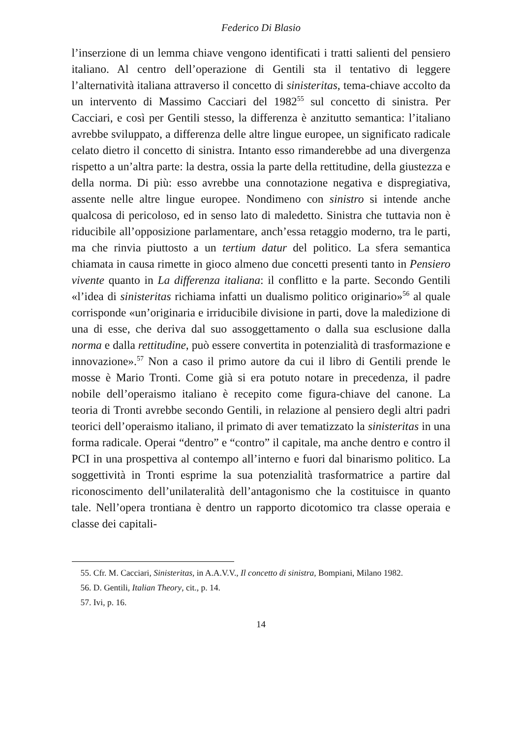Federico Di Blasio
l’inserzione di un lemma chiave vengono identificati i tratti salienti del pensiero italiano. Al centro dell’operazione di Gentili sta il tentativo di leggere l’alternatività italiana attraverso il concetto di sinisteritas, tema-chiave accolto da un intervento di Massimo Cacciari del 1982<sup>55</sup> sul concetto di sinistra. Per Cacciari, e così per Gentili stesso, la differenza è anzitutto semantica: l’italiano avrebbe sviluppato, a differenza delle altre lingue europee, un significato radicale celato dietro il concetto di sinistra. Intanto esso rimanderebbe ad una divergenza rispetto a un’altra parte: la destra, ossia la parte della rettitudine, della giustezza e della norma. Di più: esso avrebbe una connotazione negativa e dispregiativa, assente nelle altre lingue europee. Nondimeno con sinistro si intende anche qualcosa di pericoloso, ed in senso lato di maledetto. Sinistra che tuttavia non è riducibile all’opposizione parlamentare, anch’essa retaggio moderno, tra le parti, ma che rinvia piuttosto a un tertium datur del politico. La sfera semantica chiamata in causa rimette in gioco almeno due concetti presenti tanto in Pensiero vivente quanto in La differenza italiana: il conflitto e la parte. Secondo Gentili «l’idea di sinisteritas richiama infatti un dualismo politico originario»<sup>56</sup> al quale corrisponde «un’originaria e irriducibile divisione in parti, dove la maledizione di una di esse, che deriva dal suo assoggettamento o dalla sua esclusione dalla norma e dalla rettitudine, può essere convertita in potenzialità di trasformazione e innovazione».<sup>57</sup> Non a caso il primo autore da cui il libro di Gentili prende le mosse è Mario Tronti. Come già si era potuto notare in precedenza, il padre nobile dell’operaismo italiano è recepito come figura-chiave del canone. La teoria di Tronti avrebbe secondo Gentili, in relazione al pensiero degli altri padri teorici dell’operaismo italiano, il primato di aver tematizzato la sinisteritas in una forma radicale. Operai “dentro” e “contro” il capitale, ma anche dentro e contro il PCI in una prospettiva al contempo all’interno e fuori dal binarismo politico. La soggettività in Tronti esprime la sua potenzialità trasformatrice a partire dal riconoscimento dell’unilateralità dell’antagonismo che la costituisce in quanto tale. Nell’opera trontiana è dentro un rapporto dicotomico tra classe operaia e classe dei capitali-
55. Cfr. M. Cacciari, Sinisteritas, in A.A.V.V., Il concetto di sinistra, Bompiani, Milano 1982.
56. D. Gentili, Italian Theory, cit., p. 14.
57. Ivi, p. 16.
14